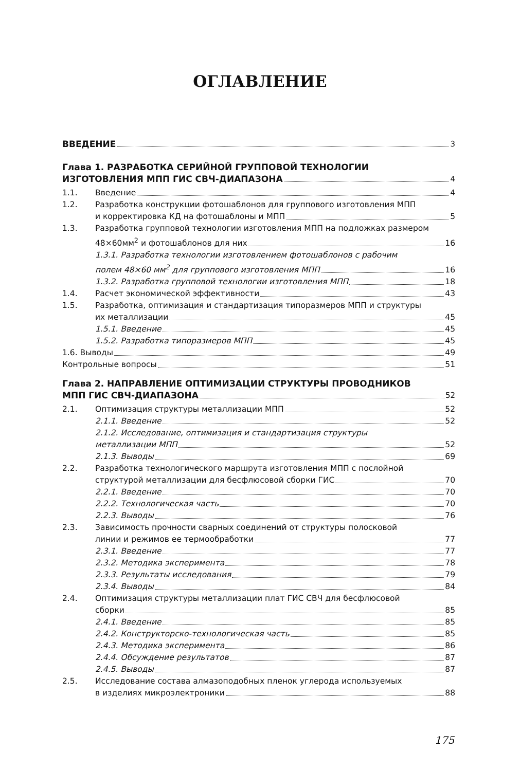ОГЛАВЛЕНИЕ
ВВЕДЕНИЕ
3
Глава 1. РАЗРАБОТКА СЕРИЙНОЙ ГРУППОВОЙ ТЕХНОЛОГИИ
ИЗГОТОВЛЕНИЯ МПП ГИС СВЧ-ДИАПАЗОНА
4
1.1.
Введение
4
1.2.
Разработка конструкции фотошаблонов для группового изготовления МПП
и корректировка КД на фотошаблоны и МПП
5
1.3.
Разработка групповой технологии изготовления МПП на подложках размером
48×60мм<sup>2</sup> и фотошаблонов для них
16
1.3.1. Разработка технологии изготовлением фотошаблонов с рабочим
полем 48×60 мм<sup>2</sup> для группового изготовления МПП
16
1.3.2. Разработка групповой технологии изготовления МПП
18
1.4.
Расчет экономической эффективности
43
1.5.
Разработка, оптимизация и стандартизация типоразмеров МПП и структуры
их металлизации
45
1.5.1. Введение
45
1.5.2. Разработка типоразмеров МПП
45
1.6. Выводы
49
Контрольные вопросы
51
Глава 2. НАПРАВЛЕНИЕ ОПТИМИЗАЦИИ СТРУКТУРЫ ПРОВОДНИКОВ
МПП ГИС СВЧ-ДИАПАЗОНА
52
2.1.
Оптимизация структуры металлизации МПП
52
2.1.1. Введение
52
2.1.2. Исследование, оптимизация и стандартизация структуры
металлизации МПП
52
2.1.3. Выводы
69
2.2.
Разработка технологического маршрута изготовления МПП с послойной
структурой металлизации для бесфлюсовой сборки ГИС
70
2.2.1. Введение
70
2.2.2. Технологическая часть
70
2.2.3. Выводы
76
2.3.
Зависимость прочности сварных соединений от структуры полосковой
линии и режимов ее термообработки
77
2.3.1. Введение
77
2.3.2. Методика эксперимента
78
2.3.3. Результаты исследования
79
2.3.4. Выводы
84
2.4.
Оптимизация структуры металлизации плат ГИС СВЧ для бесфлюсовой
сборки
85
2.4.1. Введение
85
2.4.2. Конструкторско-технологическая часть
85
2.4.3. Методика эксперимента
86
2.4.4. Обсуждение результатов
87
2.4.5. Выводы
87
2.5.
Исследование состава алмазоподобных пленок углерода используемых
в изделиях микроэлектроники
88
175